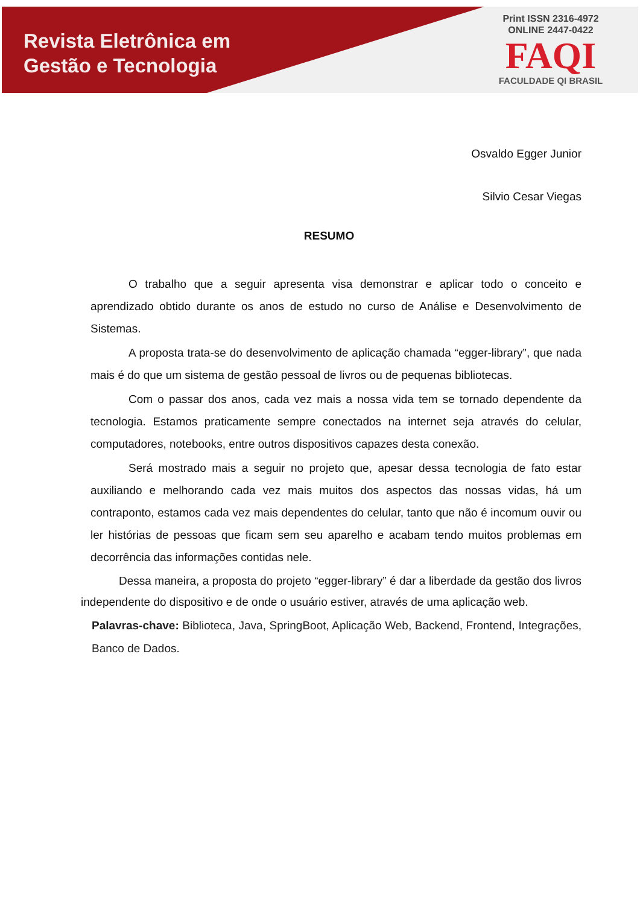Revista Eletrônica em
Gestão e Tecnologia
Print ISSN 2316-4972
ONLINE 2447-0422
FAQI
FACULDADE QI BRASIL
Osvaldo Egger Junior
Silvio Cesar Viegas
RESUMO
O trabalho que a seguir apresenta visa demonstrar e aplicar todo o conceito e aprendizado obtido durante os anos de estudo no curso de Análise e Desenvolvimento de Sistemas.
A proposta trata-se do desenvolvimento de aplicação chamada “egger-library”, que nada mais é do que um sistema de gestão pessoal de livros ou de pequenas bibliotecas.
Com o passar dos anos, cada vez mais a nossa vida tem se tornado dependente da tecnologia. Estamos praticamente sempre conectados na internet seja através do celular, computadores, notebooks, entre outros dispositivos capazes desta conexão.
Será mostrado mais a seguir no projeto que, apesar dessa tecnologia de fato estar auxiliando e melhorando cada vez mais muitos dos aspectos das nossas vidas, há um contraponto, estamos cada vez mais dependentes do celular, tanto que não é incomum ouvir ou ler histórias de pessoas que ficam sem seu aparelho e acabam tendo muitos problemas em decorrência das informações contidas nele.
Dessa maneira, a proposta do projeto “egger-library” é dar a liberdade da gestão dos livros independente do dispositivo e de onde o usuário estiver, através de uma aplicação web.
Palavras-chave: Biblioteca, Java, SpringBoot, Aplicação Web, Backend, Frontend, Integrações, Banco de Dados.